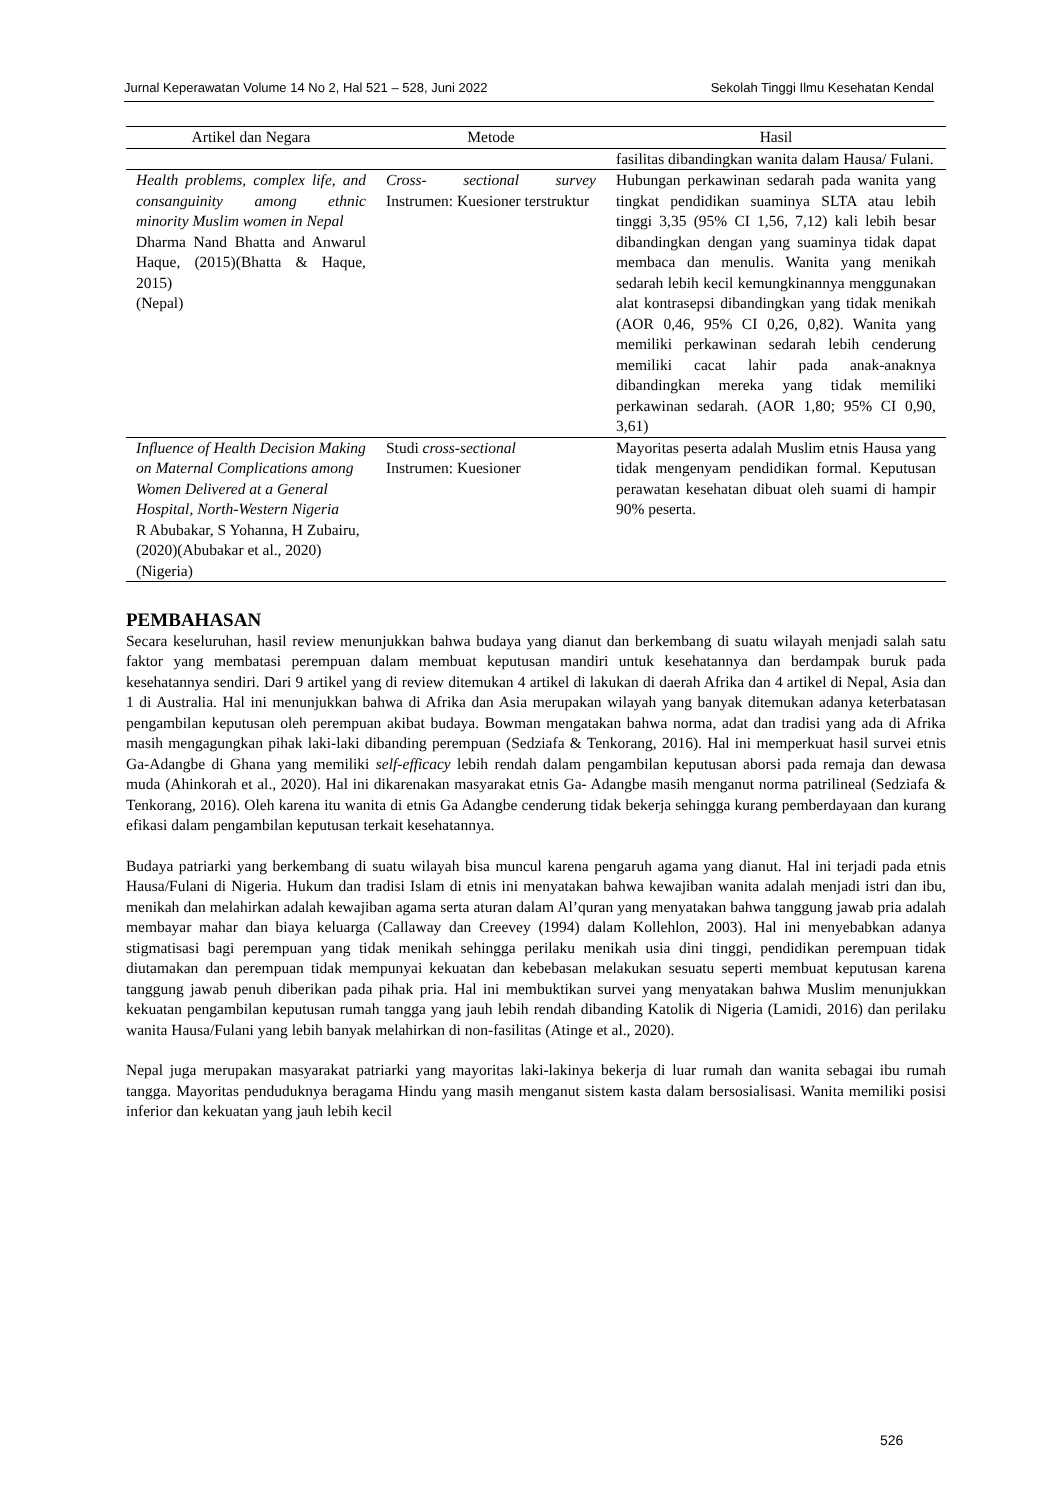Jurnal Keperawatan Volume 14 No 2, Hal 521 – 528, Juni 2022 Sekolah Tinggi Ilmu Kesehatan Kendal
| Artikel dan Negara | Metode | Hasil |
| --- | --- | --- |
| | | fasilitas dibandingkan wanita dalam Hausa/ Fulani. |
| Health problems, complex life, and consanguinity among ethnic minority Muslim women in Nepal Dharma Nand Bhatta and Anwarul Haque, (2015)(Bhatta & Haque, 2015) (Nepal) | Cross- sectional survey Instrumen: Kuesioner terstruktur | Hubungan perkawinan sedarah pada wanita yang tingkat pendidikan suaminya SLTA atau lebih tinggi 3,35 (95% CI 1,56, 7,12) kali lebih besar dibandingkan dengan yang suaminya tidak dapat membaca dan menulis. Wanita yang menikah sedarah lebih kecil kemungkinannya menggunakan alat kontrasepsi dibandingkan yang tidak menikah (AOR 0,46, 95% CI 0,26, 0,82). Wanita yang memiliki perkawinan sedarah lebih cenderung memiliki cacat lahir pada anak-anaknya dibandingkan mereka yang tidak memiliki perkawinan sedarah. (AOR 1,80; 95% CI 0,90, 3,61) |
| Influence of Health Decision Making on Maternal Complications among Women Delivered at a General Hospital, North-Western Nigeria R Abubakar, S Yohanna, H Zubairu, (2020)(Abubakar et al., 2020) (Nigeria) | Studi cross-sectional Instrumen: Kuesioner | Mayoritas peserta adalah Muslim etnis Hausa yang tidak mengenyam pendidikan formal. Keputusan perawatan kesehatan dibuat oleh suami di hampir 90% peserta. |
PEMBAHASAN
Secara keseluruhan, hasil review menunjukkan bahwa budaya yang dianut dan berkembang di suatu wilayah menjadi salah satu faktor yang membatasi perempuan dalam membuat keputusan mandiri untuk kesehatannya dan berdampak buruk pada kesehatannya sendiri. Dari 9 artikel yang di review ditemukan 4 artikel di lakukan di daerah Afrika dan 4 artikel di Nepal, Asia dan 1 di Australia. Hal ini menunjukkan bahwa di Afrika dan Asia merupakan wilayah yang banyak ditemukan adanya keterbatasan pengambilan keputusan oleh perempuan akibat budaya. Bowman mengatakan bahwa norma, adat dan tradisi yang ada di Afrika masih mengagungkan pihak laki-laki dibanding perempuan (Sedziafa & Tenkorang, 2016). Hal ini memperkuat hasil survei etnis Ga-Adangbe di Ghana yang memiliki self-efficacy lebih rendah dalam pengambilan keputusan aborsi pada remaja dan dewasa muda (Ahinkorah et al., 2020). Hal ini dikarenakan masyarakat etnis Ga- Adangbe masih menganut norma patrilineal (Sedziafa & Tenkorang, 2016). Oleh karena itu wanita di etnis Ga Adangbe cenderung tidak bekerja sehingga kurang pemberdayaan dan kurang efikasi dalam pengambilan keputusan terkait kesehatannya.
Budaya patriarki yang berkembang di suatu wilayah bisa muncul karena pengaruh agama yang dianut. Hal ini terjadi pada etnis Hausa/Fulani di Nigeria. Hukum dan tradisi Islam di etnis ini menyatakan bahwa kewajiban wanita adalah menjadi istri dan ibu, menikah dan melahirkan adalah kewajiban agama serta aturan dalam Al’quran yang menyatakan bahwa tanggung jawab pria adalah membayar mahar dan biaya keluarga (Callaway dan Creevey (1994) dalam Kollehlon, 2003). Hal ini menyebabkan adanya stigmatisasi bagi perempuan yang tidak menikah sehingga perilaku menikah usia dini tinggi, pendidikan perempuan tidak diutamakan dan perempuan tidak mempunyai kekuatan dan kebebasan melakukan sesuatu seperti membuat keputusan karena tanggung jawab penuh diberikan pada pihak pria. Hal ini membuktikan survei yang menyatakan bahwa Muslim menunjukkan kekuatan pengambilan keputusan rumah tangga yang jauh lebih rendah dibanding Katolik di Nigeria (Lamidi, 2016) dan perilaku wanita Hausa/Fulani yang lebih banyak melahirkan di non-fasilitas (Atinge et al., 2020).
Nepal juga merupakan masyarakat patriarki yang mayoritas laki-lakinya bekerja di luar rumah dan wanita sebagai ibu rumah tangga. Mayoritas penduduknya beragama Hindu yang masih menganut sistem kasta dalam bersosialisasi. Wanita memiliki posisi inferior dan kekuatan yang jauh lebih kecil
526